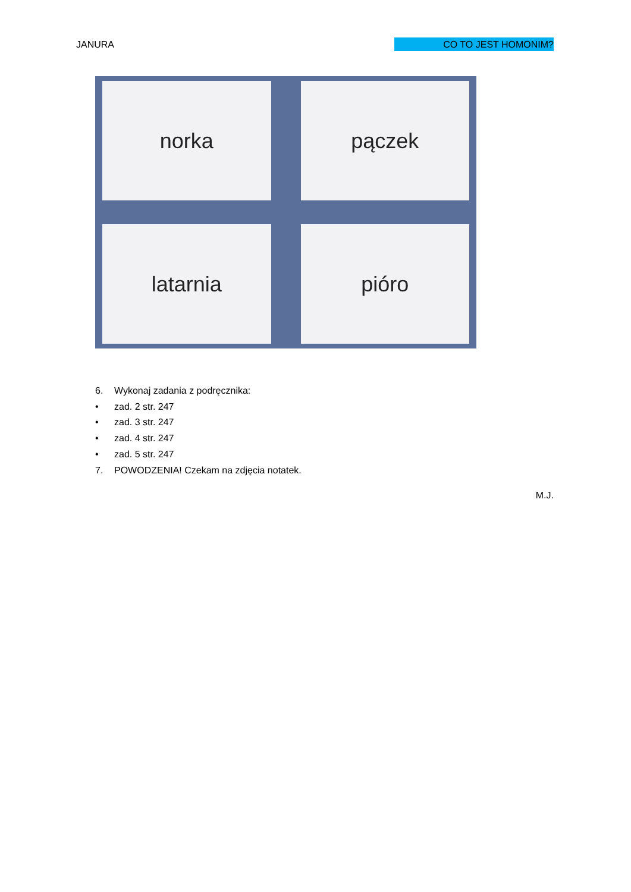JANURA CO TO JEST HOMONIM?
norka
pączek
latarnia
pióro
6. Wykonaj zadania z podręcznika:
• zad. 2 str. 247
• zad. 3 str. 247
• zad. 4 str. 247
• zad. 5 str. 247
7. POWODZENIA! Czekam na zdjęcia notatek.
M.J.